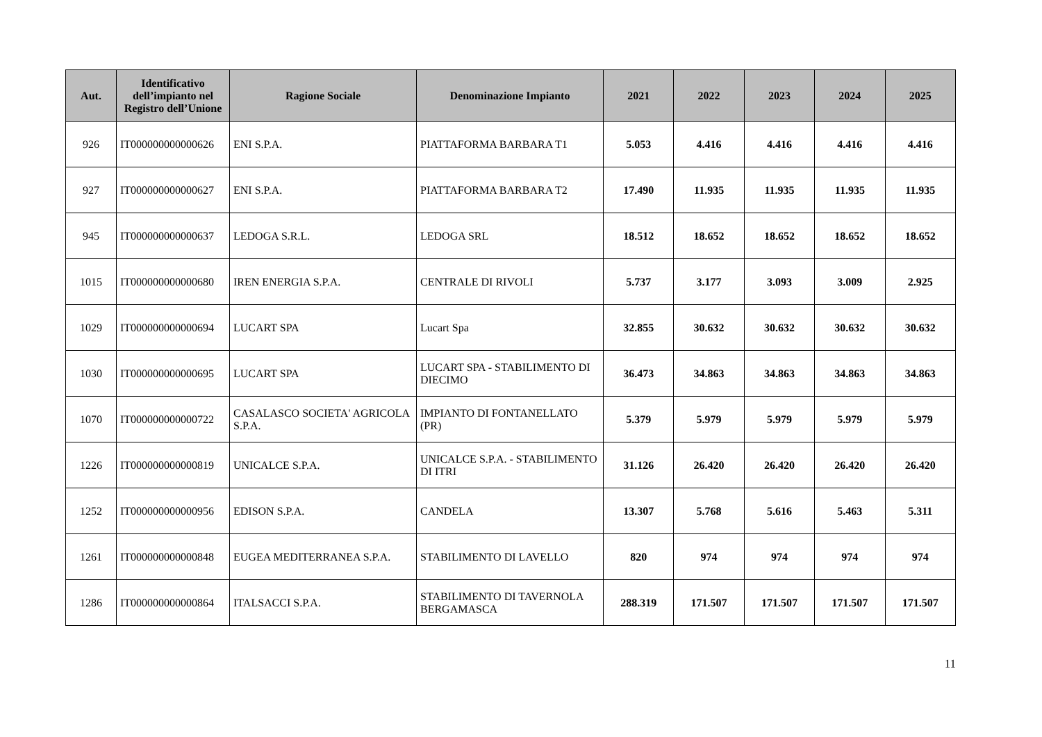| Aut. | Identificativo dell’impianto nel Registro dell’Unione | Ragione Sociale | Denominazione Impianto | 2021 | 2022 | 2023 | 2024 | 2025 |
| --- | --- | --- | --- | --- | --- | --- | --- | --- |
| 926 | IT000000000000626 | ENI S.P.A. | PIATTAFORMA BARBARA T1 | 5.053 | 4.416 | 4.416 | 4.416 | 4.416 |
| 927 | IT000000000000627 | ENI S.P.A. | PIATTAFORMA BARBARA T2 | 17.490 | 11.935 | 11.935 | 11.935 | 11.935 |
| 945 | IT000000000000637 | LEDOGA S.R.L. | LEDOGA SRL | 18.512 | 18.652 | 18.652 | 18.652 | 18.652 |
| 1015 | IT000000000000680 | IREN ENERGIA S.P.A. | CENTRALE DI RIVOLI | 5.737 | 3.177 | 3.093 | 3.009 | 2.925 |
| 1029 | IT000000000000694 | LUCART SPA | Lucart Spa | 32.855 | 30.632 | 30.632 | 30.632 | 30.632 |
| 1030 | IT000000000000695 | LUCART SPA | LUCART SPA - STABILIMENTO DI DIECIMO | 36.473 | 34.863 | 34.863 | 34.863 | 34.863 |
| 1070 | IT000000000000722 | CASALASCO SOCIETA' AGRICOLA S.P.A. | IMPIANTO DI FONTANELLATO (PR) | 5.379 | 5.979 | 5.979 | 5.979 | 5.979 |
| 1226 | IT000000000000819 | UNICALCE S.P.A. | UNICALCE S.P.A. - STABILIMENTO DI ITRI | 31.126 | 26.420 | 26.420 | 26.420 | 26.420 |
| 1252 | IT000000000000956 | EDISON S.P.A. | CANDELA | 13.307 | 5.768 | 5.616 | 5.463 | 5.311 |
| 1261 | IT000000000000848 | EUGEA MEDITERRANEA S.P.A. | STABILIMENTO DI LAVELLO | 820 | 974 | 974 | 974 | 974 |
| 1286 | IT000000000000864 | ITALSACCI S.P.A. | STABILIMENTO DI TAVERNOLA BERGAMASCA | 288.319 | 171.507 | 171.507 | 171.507 | 171.507 |
11